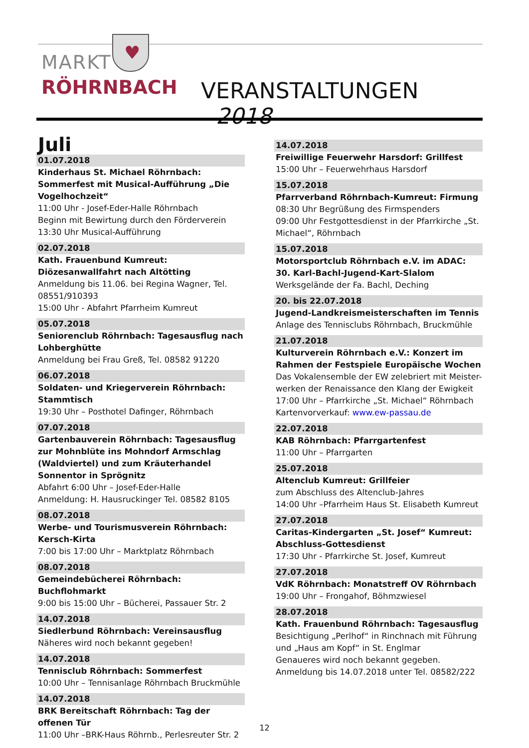MARKT
RÖHRNBACH
♥
VERANSTALTUNGEN 2018
Juli
01.07.2018
Kinderhaus St. Michael Röhrnbach: Sommerfest mit Musical-Aufführung „Die Vogelhochzeit“
11:00 Uhr - Josef-Eder-Halle Röhrnbach
Beginn mit Bewirtung durch den Förderverein
13:30 Uhr Musical-Aufführung
02.07.2018
Kath. Frauenbund Kumreut: Diözesanwallfahrt nach Altötting
Anmeldung bis 11.06. bei Regina Wagner, Tel. 08551/910393
15:00 Uhr - Abfahrt Pfarrheim Kumreut
05.07.2018
Seniorenclub Röhrnbach: Tagesausflug nach Lohberghütte
Anmeldung bei Frau Greß, Tel. 08582 91220
06.07.2018
Soldaten- und Kriegerverein Röhrnbach: Stammtisch
19:30 Uhr – Posthotel Dafinger, Röhrnbach
07.07.2018
Gartenbauverein Röhrnbach: Tagesausflug zur Mohnblüte ins Mohndorf Armschlag (Waldviertel) und zum Kräuterhandel Sonnentor in Sprögnitz
Abfahrt 6:00 Uhr – Josef-Eder-Halle
Anmeldung: H. Hausruckinger Tel. 08582 8105
08.07.2018
Werbe- und Tourismusverein Röhrnbach: Kersch-Kirta
7:00 bis 17:00 Uhr – Marktplatz Röhrnbach
08.07.2018
Gemeindebücherei Röhrnbach: Buchflohmarkt
9:00 bis 15:00 Uhr – Bücherei, Passauer Str. 2
14.07.2018
Siedlerbund Röhrnbach: Vereinsausflug
Näheres wird noch bekannt gegeben!
14.07.2018
Tennisclub Röhrnbach: Sommerfest
10:00 Uhr – Tennisanlage Röhrnbach Bruckmühle
14.07.2018
BRK Bereitschaft Röhrnbach: Tag der offenen Tür
11:00 Uhr –BRK-Haus Röhrnb., Perlesreuter Str. 2
14.07.2018
Freiwillige Feuerwehr Harsdorf: Grillfest
15:00 Uhr – Feuerwehrhaus Harsdorf
15.07.2018
Pfarrverband Röhrnbach-Kumreut: Firmung
08:30 Uhr Begrüßung des Firmspenders
09:00 Uhr Festgottesdienst in der Pfarrkirche „St. Michael“, Röhrnbach
15.07.2018
Motorsportclub Röhrnbach e.V. im ADAC:
30. Karl-Bachl-Jugend-Kart-Slalom
Werksgelände der Fa. Bachl, Deching
20. bis 22.07.2018
Jugend-Landkreismeisterschaften im Tennis
Anlage des Tennisclubs Röhrnbach, Bruckmühle
21.07.2018
Kulturverein Röhrnbach e.V.: Konzert im Rahmen der Festspiele Europäische Wochen
Das Vokalensemble der EW zelebriert mit Meister-werken der Renaissance den Klang der Ewigkeit
17:00 Uhr – Pfarrkirche „St. Michael“ Röhrnbach
Kartenvorverkauf: www.ew-passau.de
22.07.2018
KAB Röhrnbach: Pfarrgartenfest
11:00 Uhr – Pfarrgarten
25.07.2018
Altenclub Kumreut: Grillfeier
zum Abschluss des Altenclub-Jahres
14:00 Uhr –Pfarrheim Haus St. Elisabeth Kumreut
27.07.2018
Caritas-Kindergarten „St. Josef“ Kumreut: Abschluss-Gottesdienst
17:30 Uhr - Pfarrkirche St. Josef, Kumreut
27.07.2018
VdK Röhrnbach: Monatstreff OV Röhrnbach
19:00 Uhr – Frongahof, Böhmzwiesel
28.07.2018
Kath. Frauenbund Röhrnbach: Tagesausflug
Besichtigung „Perlhof“ in Rinchnach mit Führung und „Haus am Kopf“ in St. Englmar
Genaueres wird noch bekannt gegeben.
Anmeldung bis 14.07.2018 unter Tel. 08582/222
12